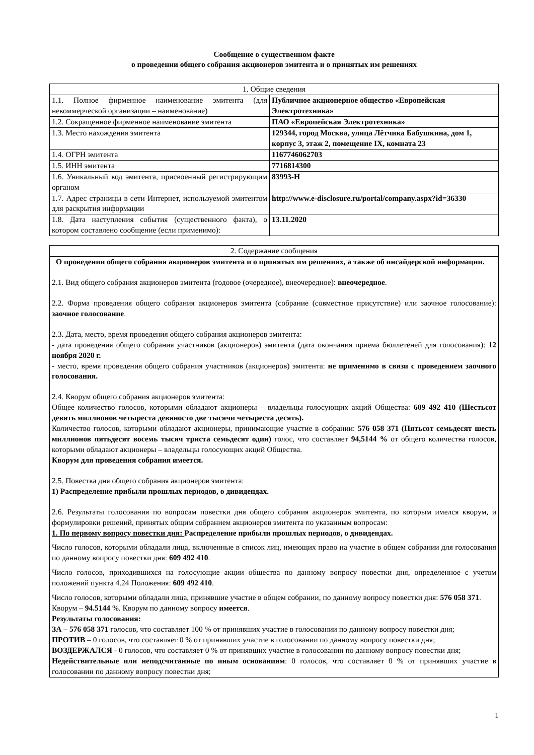Сообщение о существенном факте
о проведении общего собрания акционеров эмитента и о принятых им решениях
| 1. Общие сведения | |
| --- | --- |
| 1.1. Полное фирменное наименование эмитента (для некоммерческой организации – наименование) | Публичное акционерное общество «Европейская Электротехника» |
| 1.2. Сокращенное фирменное наименование эмитента | ПАО «Европейская Электротехника» |
| 1.3. Место нахождения эмитента | 129344, город Москва, улица Лётчика Бабушкина, дом 1, корпус 3, этаж 2, помещение IX, комната 23 |
| 1.4. ОГРН эмитента | 1167746062703 |
| 1.5. ИНН эмитента | 7716814300 |
| 1.6. Уникальный код эмитента, присвоенный регистрирующим органом | 83993-H |
| 1.7. Адрес страницы в сети Интернет, используемой эмитентом для раскрытия информации | http://www.e-disclosure.ru/portal/company.aspx?id=36330 |
| 1.8. Дата наступления события (существенного факта), о котором составлено сообщение (если применимо): | 13.11.2020 |
| 2. Содержание сообщения |
| --- |
| О проведении общего собрания акционеров эмитента и о принятых им решениях, а также об инсайдерской информации. 2.1. Вид общего собрания акционеров эмитента (годовое (очередное), внеочередное): внеочередное . 2.2. Форма проведения общего собрания акционеров эмитента (собрание (совместное присутствие) или заочное голосование): заочное голосование . 2.3. Дата, место, время проведения общего собрания акционеров эмитента: - дата проведения общего собрания участников (акционеров) эмитента (дата окончания приема бюллетеней для голосования): 12 ноября 2020 г. - место, время проведения общего собрания участников (акционеров) эмитента: не применимо в связи с проведением заочного голосования. 2.4. Кворум общего собрания акционеров эмитента: Общее количество голосов, которыми обладают акционеры – владельцы голосующих акций Общества: 609 492 410 (Шестьсот девять миллионов четыреста девяносто две тысячи четыреста десять). Количество голосов, которыми обладают акционеры, принимающие участие в собрании: 576 058 371 (Пятьсот семьдесят шесть миллионов пятьдесят восемь тысяч триста семьдесят один) голос, что составляет 94,5144 % от общего количества голосов, которыми обладают акционеры – владельцы голосующих акций Общества. Кворум для проведения собрания имеется. 2.5. Повестка дня общего собрания акционеров эмитента: 1) Распределение прибыли прошлых периодов, о дивидендах. 2.6. Результаты голосования по вопросам повестки дня общего собрания акционеров эмитента, по которым имелся кворум, и формулировки решений, принятых общим собранием акционеров эмитента по указанным вопросам: 1. По первому вопросу повестки дня: Распределение прибыли прошлых периодов, о дивидендах. Число голосов, которыми обладали лица, включенные в список лиц, имеющих право на участие в общем собрании для голосования по данному вопросу повестки дня: 609 492 410 . Число голосов, приходившихся на голосующие акции общества по данному вопросу повестки дня, определенное с учетом положений пункта 4.24 Положения: 609 492 410 . Число голосов, которыми обладали лица, принявшие участие в общем собрании, по данному вопросу повестки дня: 576 058 371 . Кворум – 94.5144 %. Кворум по данному вопросу имеется . Результаты голосования: ЗА – 576 058 371 голосов, что составляет 100 % от принявших участие в голосовании по данному вопросу повестки дня; ПРОТИВ – 0 голосов, что составляет 0 % от принявших участие в голосовании по данному вопросу повестки дня; ВОЗДЕРЖАЛСЯ - 0 голосов, что составляет 0 % от принявших участие в голосовании по данному вопросу повестки дня; Недействительные или неподсчитанные по иным основаниям : 0 голосов, что составляет 0 % от принявших участие в голосовании по данному вопросу повестки дня; |
1